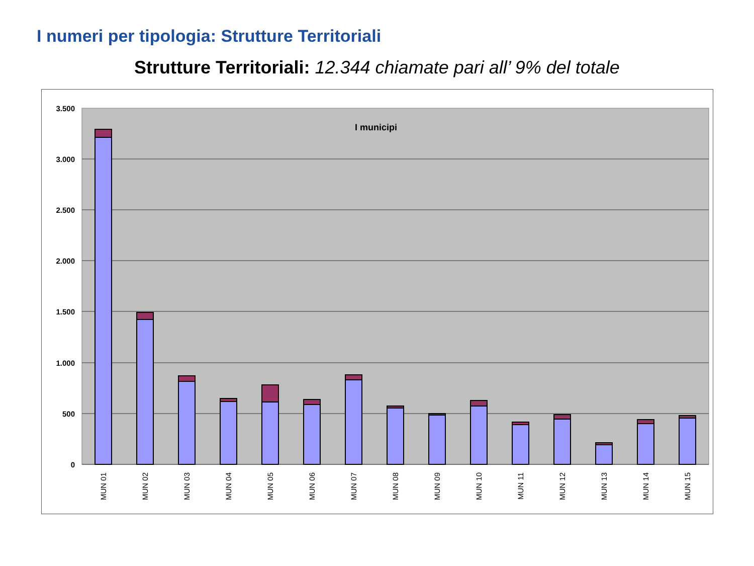I numeri per tipologia: Strutture Territoriali
Strutture Territoriali: 12.344 chiamate pari all’ 9% del totale
3.500
3.000
2.500
2.000
1.500
1.000
500
0
I municipi
MUN 01
MUN 02
MUN 03
MUN 04
MUN 05
MUN 06
MUN 07
MUN 08
MUN 09
MUN 10
MUN 11
MUN 12
MUN 13
MUN 14
MUN 15